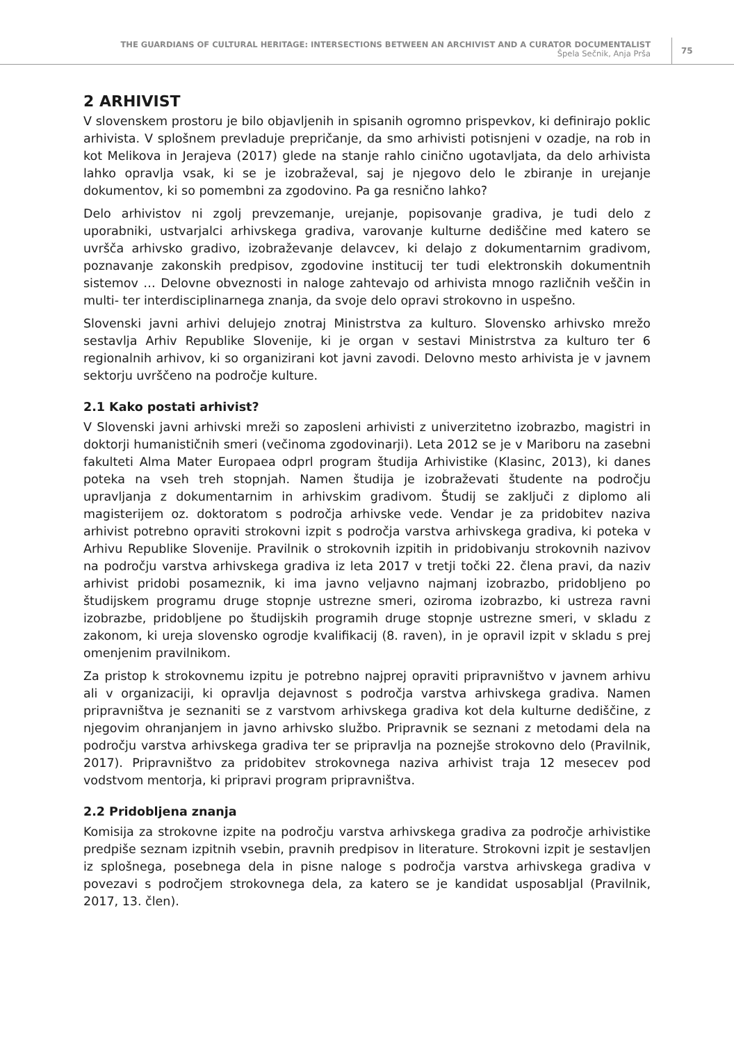THE GUARDIANS OF CULTURAL HERITAGE: INTERSECTIONS BETWEEN AN ARCHIVIST AND A CURATOR DOCUMENTALIST
Špela Sečnik, Anja Prša
75
2 ARHIVIST
V slovenskem prostoru je bilo objavljenih in spisanih ogromno prispevkov, ki definirajo poklic arhivista. V splošnem prevladuje prepričanje, da smo arhivisti potisnjeni v ozadje, na rob in kot Melikova in Jerajeva (2017) glede na stanje rahlo cinično ugotavljata, da delo arhivista lahko opravlja vsak, ki se je izobraževal, saj je njegovo delo le zbiranje in urejanje dokumentov, ki so pomembni za zgodovino. Pa ga resnično lahko?
Delo arhivistov ni zgolj prevzemanje, urejanje, popisovanje gradiva, je tudi delo z uporabniki, ustvarjalci arhivskega gradiva, varovanje kulturne dediščine med katero se uvršča arhivsko gradivo, izobraževanje delavcev, ki delajo z dokumentarnim gradivom, poznavanje zakonskih predpisov, zgodovine institucij ter tudi elektronskih dokumentnih sistemov … Delovne obveznosti in naloge zahtevajo od arhivista mnogo različnih veščin in multi- ter interdisciplinarnega znanja, da svoje delo opravi strokovno in uspešno.
Slovenski javni arhivi delujejo znotraj Ministrstva za kulturo. Slovensko arhivsko mrežo sestavlja Arhiv Republike Slovenije, ki je organ v sestavi Ministrstva za kulturo ter 6 regionalnih arhivov, ki so organizirani kot javni zavodi. Delovno mesto arhivista je v javnem sektorju uvrščeno na področje kulture.
2.1 Kako postati arhivist?
V Slovenski javni arhivski mreži so zaposleni arhivisti z univerzitetno izobrazbo, magistri in doktorji humanističnih smeri (večinoma zgodovinarji). Leta 2012 se je v Mariboru na zasebni fakulteti Alma Mater Europaea odprl program študija Arhivistike (Klasinc, 2013), ki danes poteka na vseh treh stopnjah. Namen študija je izobraževati študente na področju upravljanja z dokumentarnim in arhivskim gradivom. Študij se zaključi z diplomo ali magisterijem oz. doktoratom s področja arhivske vede. Vendar je za pridobitev naziva arhivist potrebno opraviti strokovni izpit s področja varstva arhivskega gradiva, ki poteka v Arhivu Republike Slovenije. Pravilnik o strokovnih izpitih in pridobivanju strokovnih nazivov na področju varstva arhivskega gradiva iz leta 2017 v tretji točki 22. člena pravi, da naziv arhivist pridobi posameznik, ki ima javno veljavno najmanj izobrazbo, pridobljeno po študijskem programu druge stopnje ustrezne smeri, oziroma izobrazbo, ki ustreza ravni izobrazbe, pridobljene po študijskih programih druge stopnje ustrezne smeri, v skladu z zakonom, ki ureja slovensko ogrodje kvalifikacij (8. raven), in je opravil izpit v skladu s prej omenjenim pravilnikom.
Za pristop k strokovnemu izpitu je potrebno najprej opraviti pripravništvo v javnem arhivu ali v organizaciji, ki opravlja dejavnost s področja varstva arhivskega gradiva. Namen pripravništva je seznaniti se z varstvom arhivskega gradiva kot dela kulturne dediščine, z njegovim ohranjanjem in javno arhivsko službo. Pripravnik se seznani z metodami dela na področju varstva arhivskega gradiva ter se pripravlja na poznejše strokovno delo (Pravilnik, 2017). Pripravništvo za pridobitev strokovnega naziva arhivist traja 12 mesecev pod vodstvom mentorja, ki pripravi program pripravništva.
2.2 Pridobljena znanja
Komisija za strokovne izpite na področju varstva arhivskega gradiva za področje arhivistike predpiše seznam izpitnih vsebin, pravnih predpisov in literature. Strokovni izpit je sestavljen iz splošnega, posebnega dela in pisne naloge s področja varstva arhivskega gradiva v povezavi s področjem strokovnega dela, za katero se je kandidat usposabljal (Pravilnik, 2017, 13. člen).